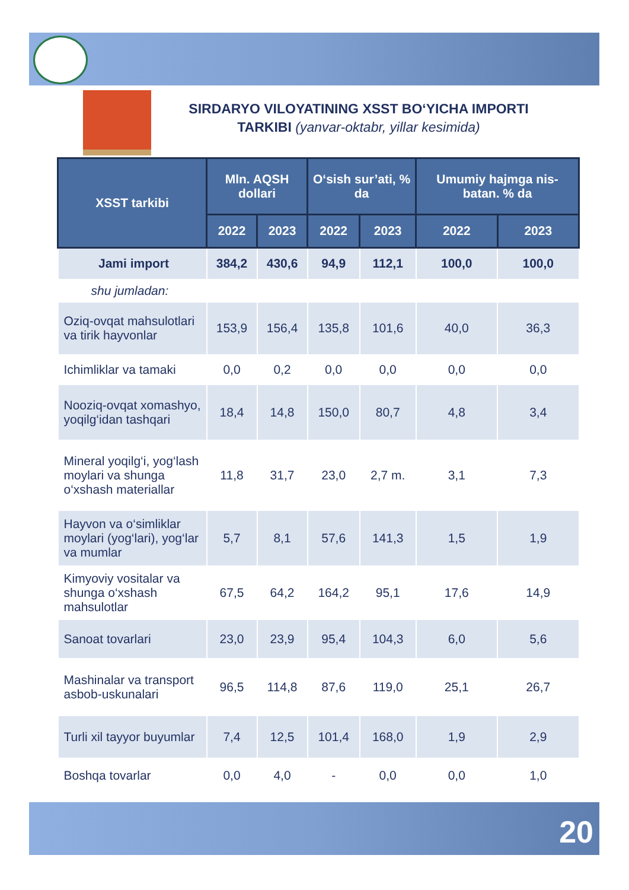SIRDARYO VILOYATINING XSST BO‘YICHA IMPORTI
TARKIBI (yanvar-oktabr, yillar kesimida)
| XSST tarkibi | Mln. AQSH dollari | | O‘sish sur’ati, % da | | Umumiy hajmga nis-batan. % da | |
| --- | --- | --- | --- | --- | --- | --- |
| | 2022 | 2023 | 2022 | 2023 | 2022 | 2023 |
| Jami import | 384,2 | 430,6 | 94,9 | 112,1 | 100,0 | 100,0 |
| shu jumladan: | | | | | | |
| Oziq-ovqat mahsulotlari va tirik hayvonlar | 153,9 | 156,4 | 135,8 | 101,6 | 40,0 | 36,3 |
| Ichimliklar va tamaki | 0,0 | 0,2 | 0,0 | 0,0 | 0,0 | 0,0 |
| Nooziq-ovqat xomashyo, yoqilg‘idan tashqari | 18,4 | 14,8 | 150,0 | 80,7 | 4,8 | 3,4 |
| Mineral yoqilg‘i, yog‘lash moylari va shunga o‘xshash materiallar | 11,8 | 31,7 | 23,0 | 2,7 m. | 3,1 | 7,3 |
| Hayvon va o‘simliklar moylari (yog‘lari), yog‘lar va mumlar | 5,7 | 8,1 | 57,6 | 141,3 | 1,5 | 1,9 |
| Kimyoviy vositalar va shunga o‘xshash mahsulotlar | 67,5 | 64,2 | 164,2 | 95,1 | 17,6 | 14,9 |
| Sanoat tovarlari | 23,0 | 23,9 | 95,4 | 104,3 | 6,0 | 5,6 |
| Mashinalar va transport asbob-uskunalari | 96,5 | 114,8 | 87,6 | 119,0 | 25,1 | 26,7 |
| Turli xil tayyor buyumlar | 7,4 | 12,5 | 101,4 | 168,0 | 1,9 | 2,9 |
| Boshqa tovarlar | 0,0 | 4,0 | - | 0,0 | 0,0 | 1,0 |
20